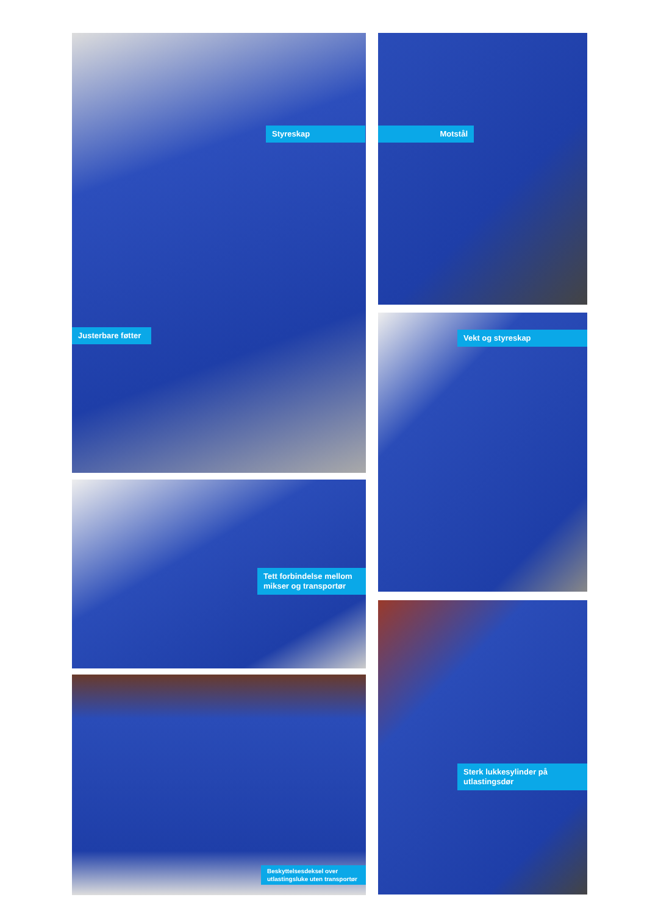Styreskap
Justerbare føtter
Tett forbindelse mellom mikser og transportør
Beskyttelsesdeksel over utlastingsluke uten transportør
Motstål
Vekt og styreskap
Sterk lukkesylinder på utlastingsdør